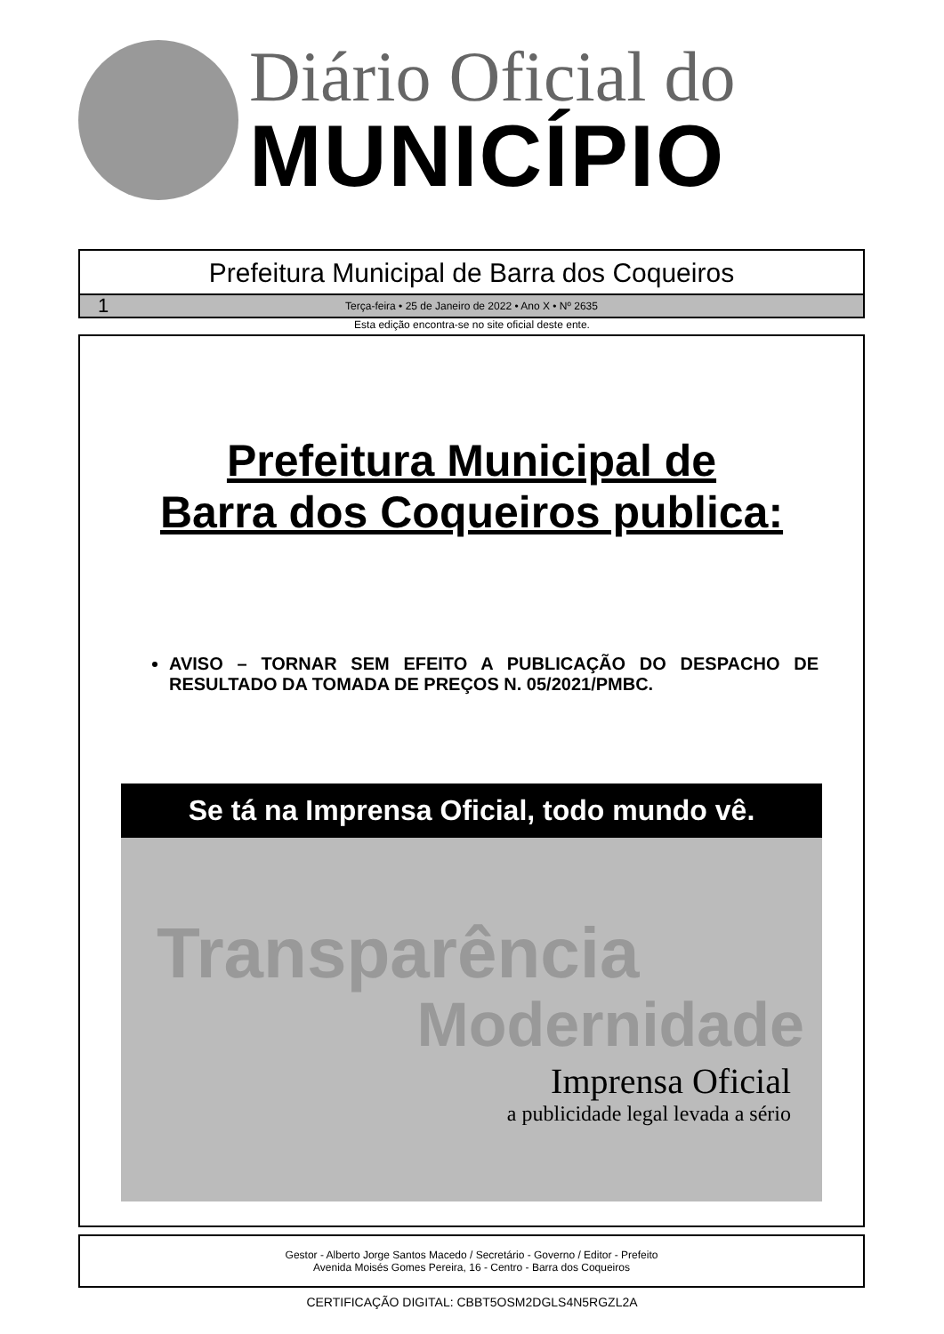Diário Oficial do
MUNICÍPIO
Prefeitura Municipal de Barra dos Coqueiros
1 Terça-feira • 25 de Janeiro de 2022 • Ano X • Nº 2635
Esta edição encontra-se no site oficial deste ente.
Prefeitura Municipal de
Barra dos Coqueiros publica:
AVISO – TORNAR SEM EFEITO A PUBLICAÇÃO DO DESPACHO DE RESULTADO DA TOMADA DE PREÇOS N. 05/2021/PMBC.
Se tá na Imprensa Oficial, todo mundo vê.
Transparência
Modernidade
Imprensa Oficial
a publicidade legal levada a sério
Gestor - Alberto Jorge Santos Macedo / Secretário - Governo / Editor - Prefeito
Avenida Moisés Gomes Pereira, 16 - Centro - Barra dos Coqueiros
CERTIFICAÇÃO DIGITAL: CBBT5OSM2DGLS4N5RGZL2A